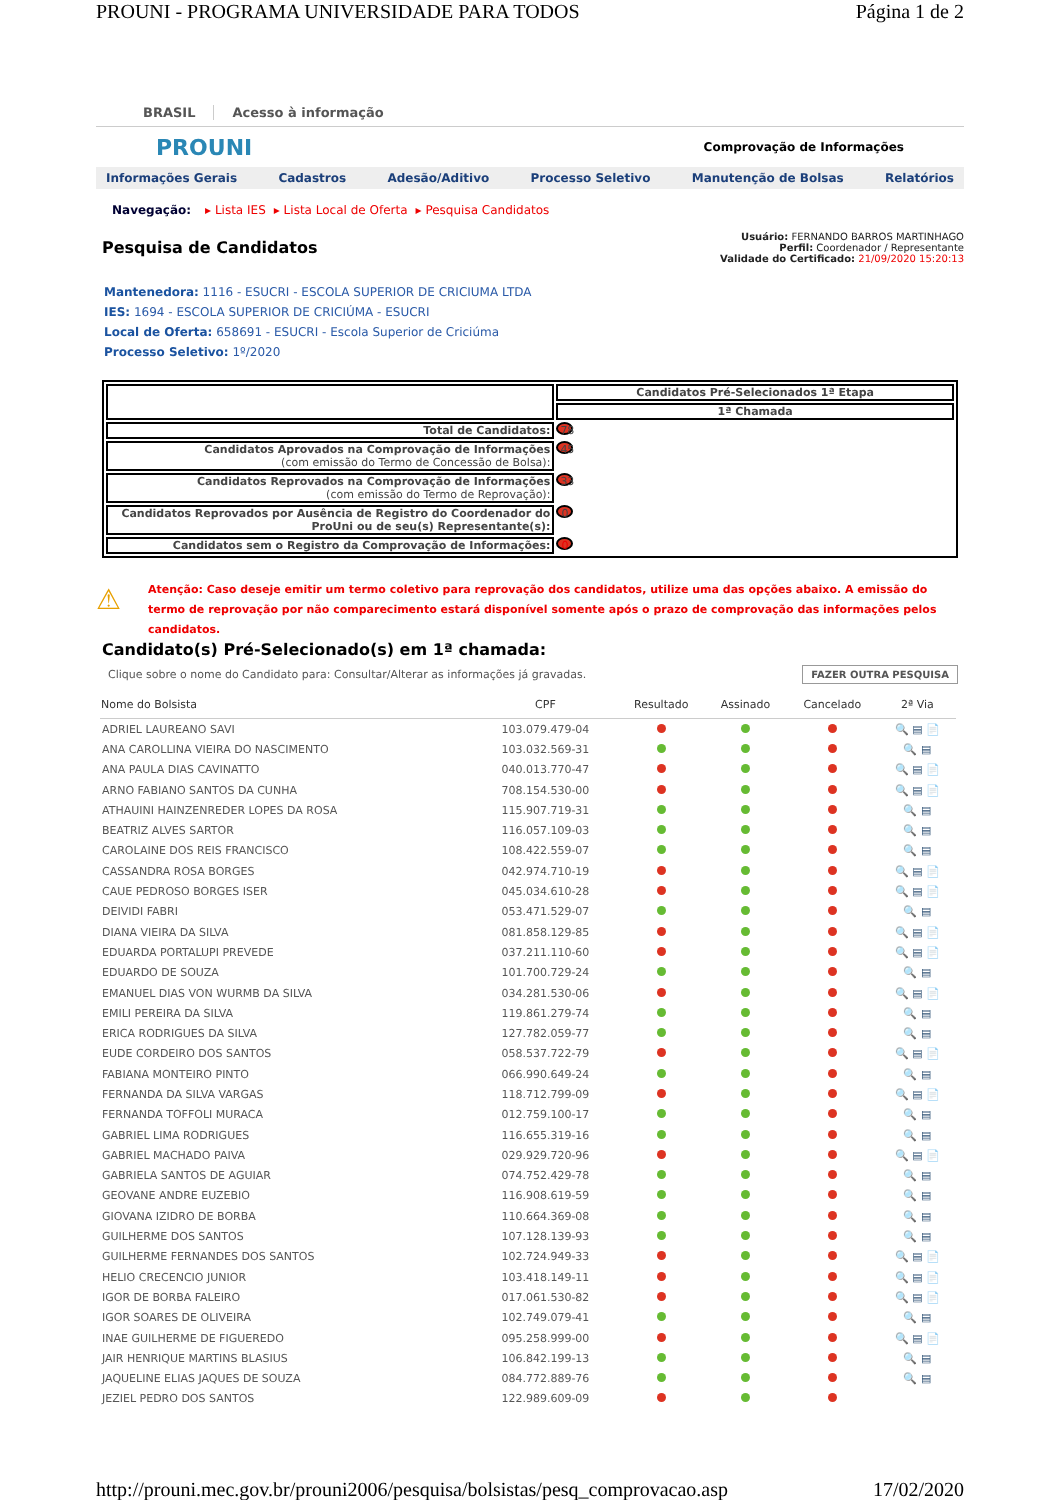PROUNI - PROGRAMA UNIVERSIDADE PARA TODOS Página 1 de 2
BRASIL Acesso à informação
PROUNI Comprovação de Informações
Informações Gerais Cadastros Adesão/Aditivo Processo Seletivo Manutenção de Bolsas Relatórios
Navegação: ▸ Lista IES ▸ Lista Local de Oferta ▸ Pesquisa Candidatos
Pesquisa de Candidatos
Usuário: FERNANDO BARROS MARTINHAGO
Perfil: Coordenador / Representante
Validade do Certificado: 21/09/2020 15:20:13
Mantenedora: 1116 - ESUCRI - ESCOLA SUPERIOR DE CRICIUMA LTDA
IES: 1694 - ESCOLA SUPERIOR DE CRICIÚMA - ESUCRI
Local de Oferta: 658691 - ESUCRI - Escola Superior de Criciúma
Processo Seletivo: 1º/2020
| | Candidatos Pré-Selecionados 1ª Etapa |
| | 1ª Chamada |
| Total de Candidatos: | 78 |
| Candidatos Aprovados na Comprovação de Informações (com emissão do Termo de Concessão de Bolsa): | 45 |
| Candidatos Reprovados na Comprovação de Informações (com emissão do Termo de Reprovação): | 33 |
| Candidatos Reprovados por Ausência de Registro do Coordenador do ProUni ou de seu(s) Representante(s): | 0 |
| Candidatos sem o Registro da Comprovação de Informações: | 0 |
⚠
Atenção: Caso deseje emitir um termo coletivo para reprovação dos candidatos, utilize uma das opções abaixo. A emissão do termo de reprovação por não comparecimento estará disponível somente após o prazo de comprovação das informações pelos candidatos.
Candidato(s) Pré-Selecionado(s) em 1ª chamada:
Clique sobre o nome do Candidato para: Consultar/Alterar as informações já gravadas. FAZER OUTRA PESQUISA
| Nome do Bolsista | CPF | Resultado | Assinado | Cancelado | 2ª Via |
| --- | --- | --- | --- | --- | --- |
| ADRIEL LAUREANO SAVI | 103.079.479-04 | | | | 🔍 ▤ 📄 |
| ANA CAROLLINA VIEIRA DO NASCIMENTO | 103.032.569-31 | | | | 🔍 ▤ |
| ANA PAULA DIAS CAVINATTO | 040.013.770-47 | | | | 🔍 ▤ 📄 |
| ARNO FABIANO SANTOS DA CUNHA | 708.154.530-00 | | | | 🔍 ▤ 📄 |
| ATHAUINI HAINZENREDER LOPES DA ROSA | 115.907.719-31 | | | | 🔍 ▤ |
| BEATRIZ ALVES SARTOR | 116.057.109-03 | | | | 🔍 ▤ |
| CAROLAINE DOS REIS FRANCISCO | 108.422.559-07 | | | | 🔍 ▤ |
| CASSANDRA ROSA BORGES | 042.974.710-19 | | | | 🔍 ▤ 📄 |
| CAUE PEDROSO BORGES ISER | 045.034.610-28 | | | | 🔍 ▤ 📄 |
| DEIVIDI FABRI | 053.471.529-07 | | | | 🔍 ▤ |
| DIANA VIEIRA DA SILVA | 081.858.129-85 | | | | 🔍 ▤ 📄 |
| EDUARDA PORTALUPI PREVEDE | 037.211.110-60 | | | | 🔍 ▤ 📄 |
| EDUARDO DE SOUZA | 101.700.729-24 | | | | 🔍 ▤ |
| EMANUEL DIAS VON WURMB DA SILVA | 034.281.530-06 | | | | 🔍 ▤ 📄 |
| EMILI PEREIRA DA SILVA | 119.861.279-74 | | | | 🔍 ▤ |
| ERICA RODRIGUES DA SILVA | 127.782.059-77 | | | | 🔍 ▤ |
| EUDE CORDEIRO DOS SANTOS | 058.537.722-79 | | | | 🔍 ▤ 📄 |
| FABIANA MONTEIRO PINTO | 066.990.649-24 | | | | 🔍 ▤ |
| FERNANDA DA SILVA VARGAS | 118.712.799-09 | | | | 🔍 ▤ 📄 |
| FERNANDA TOFFOLI MURACA | 012.759.100-17 | | | | 🔍 ▤ |
| GABRIEL LIMA RODRIGUES | 116.655.319-16 | | | | 🔍 ▤ |
| GABRIEL MACHADO PAIVA | 029.929.720-96 | | | | 🔍 ▤ 📄 |
| GABRIELA SANTOS DE AGUIAR | 074.752.429-78 | | | | 🔍 ▤ |
| GEOVANE ANDRE EUZEBIO | 116.908.619-59 | | | | 🔍 ▤ |
| GIOVANA IZIDRO DE BORBA | 110.664.369-08 | | | | 🔍 ▤ |
| GUILHERME DOS SANTOS | 107.128.139-93 | | | | 🔍 ▤ |
| GUILHERME FERNANDES DOS SANTOS | 102.724.949-33 | | | | 🔍 ▤ 📄 |
| HELIO CRECENCIO JUNIOR | 103.418.149-11 | | | | 🔍 ▤ 📄 |
| IGOR DE BORBA FALEIRO | 017.061.530-82 | | | | 🔍 ▤ 📄 |
| IGOR SOARES DE OLIVEIRA | 102.749.079-41 | | | | 🔍 ▤ |
| INAE GUILHERME DE FIGUEREDO | 095.258.999-00 | | | | 🔍 ▤ 📄 |
| JAIR HENRIQUE MARTINS BLASIUS | 106.842.199-13 | | | | 🔍 ▤ |
| JAQUELINE ELIAS JAQUES DE SOUZA | 084.772.889-76 | | | | 🔍 ▤ |
| JEZIEL PEDRO DOS SANTOS | 122.989.609-09 | | | | |
http://prouni.mec.gov.br/prouni2006/pesquisa/bolsistas/pesq_comprovacao.asp 17/02/2020